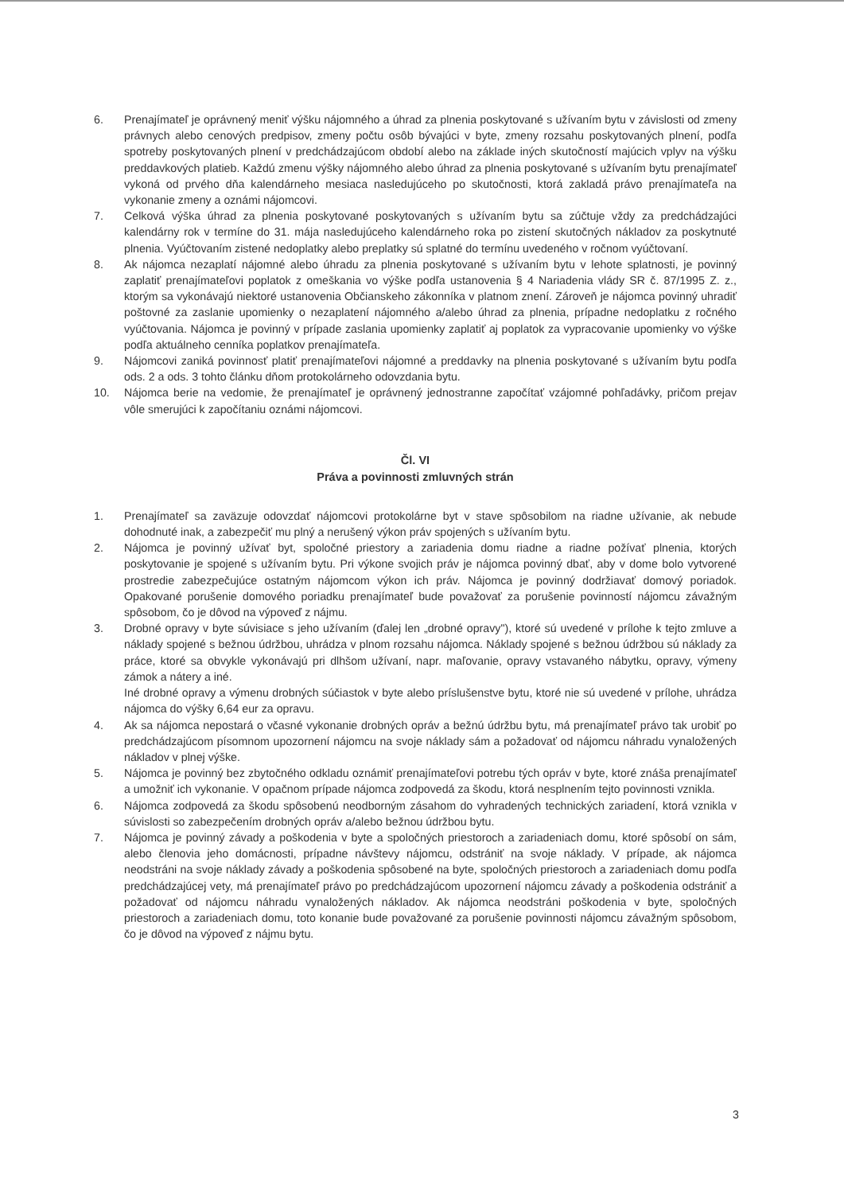6. Prenajímateľ je oprávnený meniť výšku nájomného a úhrad za plnenia poskytované s užívaním bytu v závislosti od zmeny právnych alebo cenových predpisov, zmeny počtu osôb bývajúci v byte, zmeny rozsahu poskytovaných plnení, podľa spotreby poskytovaných plnení v predchádzajúcom období alebo na základe iných skutočností majúcich vplyv na výšku preddavkových platieb. Každú zmenu výšky nájomného alebo úhrad za plnenia poskytované s užívaním bytu prenajímateľ vykoná od prvého dňa kalendárneho mesiaca nasledujúceho po skutočnosti, ktorá zakladá právo prenajímateľa na vykonanie zmeny a oznámi nájomcovi.
7. Celková výška úhrad za plnenia poskytované poskytovaných s užívaním bytu sa zúčtuje vždy za predchádzajúci kalendárny rok v termíne do 31. mája nasledujúceho kalendárneho roka po zistení skutočných nákladov za poskytnuté plnenia. Vyúčtovaním zistené nedoplatky alebo preplatky sú splatné do termínu uvedeného v ročnom vyúčtovaní.
8. Ak nájomca nezaplatí nájomné alebo úhradu za plnenia poskytované s užívaním bytu v lehote splatnosti, je povinný zaplatiť prenajímateľovi poplatok z omeškania vo výške podľa ustanovenia § 4 Nariadenia vlády SR č. 87/1995 Z. z., ktorým sa vykonávajú niektoré ustanovenia Občianskeho zákonníka v platnom znení. Zároveň je nájomca povinný uhradiť poštovné za zaslanie upomienky o nezaplatení nájomného a/alebo úhrad za plnenia, prípadne nedoplatku z ročného vyúčtovania. Nájomca je povinný v prípade zaslania upomienky zaplatiť aj poplatok za vypracovanie upomienky vo výške podľa aktuálneho cenníka poplatkov prenajímateľa.
9. Nájomcovi zaniká povinnosť platiť prenajímateľovi nájomné a preddavky na plnenia poskytované s užívaním bytu podľa ods. 2 a ods. 3 tohto článku dňom protokolárneho odovzdania bytu.
10. Nájomca berie na vedomie, že prenajímateľ je oprávnený jednostranne započítať vzájomné pohľadávky, pričom prejav vôle smerujúci k započítaniu oznámi nájomcovi.
Čl. VI
Práva a povinnosti zmluvných strán
1. Prenajímateľ sa zaväzuje odovzdať nájomcovi protokolárne byt v stave spôsobilom na riadne užívanie, ak nebude dohodnuté inak, a zabezpečiť mu plný a nerušený výkon práv spojených s užívaním bytu.
2. Nájomca je povinný užívať byt, spoločné priestory a zariadenia domu riadne a riadne požívať plnenia, ktorých poskytovanie je spojené s užívaním bytu. Pri výkone svojich práv je nájomca povinný dbať, aby v dome bolo vytvorené prostredie zabezpečujúce ostatným nájomcom výkon ich práv. Nájomca je povinný dodržiavať domový poriadok. Opakované porušenie domového poriadku prenajímateľ bude považovať za porušenie povinností nájomcu závažným spôsobom, čo je dôvod na výpoveď z nájmu.
3. Drobné opravy v byte súvisiace s jeho užívaním (ďalej len „drobné opravy"), ktoré sú uvedené v prílohe k tejto zmluve a náklady spojené s bežnou údržbou, uhrádza v plnom rozsahu nájomca. Náklady spojené s bežnou údržbou sú náklady za práce, ktoré sa obvykle vykonávajú pri dlhšom užívaní, napr. maľovanie, opravy vstavaného nábytku, opravy, výmeny zámok a nátery a iné.
Iné drobné opravy a výmenu drobných súčiastok v byte alebo príslušenstve bytu, ktoré nie sú uvedené v prílohe, uhrádza nájomca do výšky 6,64 eur za opravu.
4. Ak sa nájomca nepostará o včasné vykonanie drobných opráv a bežnú údržbu bytu, má prenajímateľ právo tak urobiť po predchádzajúcom písomnom upozornení nájomcu na svoje náklady sám a požadovať od nájomcu náhradu vynaložených nákladov v plnej výške.
5. Nájomca je povinný bez zbytočného odkladu oznámiť prenajímateľovi potrebu tých opráv v byte, ktoré znáša prenajímateľ a umožniť ich vykonanie. V opačnom prípade nájomca zodpovedá za škodu, ktorá nesplnením tejto povinnosti vznikla.
6. Nájomca zodpovedá za škodu spôsobenú neodborným zásahom do vyhradených technických zariadení, ktorá vznikla v súvislosti so zabezpečením drobných opráv a/alebo bežnou údržbou bytu.
7. Nájomca je povinný závady a poškodenia v byte a spoločných priestoroch a zariadeniach domu, ktoré spôsobí on sám, alebo členovia jeho domácnosti, prípadne návštevy nájomcu, odstrániť na svoje náklady. V prípade, ak nájomca neodstráni na svoje náklady závady a poškodenia spôsobené na byte, spoločných priestoroch a zariadeniach domu podľa predchádzajúcej vety, má prenajímateľ právo po predchádzajúcom upozornení nájomcu závady a poškodenia odstrániť a požadovať od nájomcu náhradu vynaložených nákladov. Ak nájomca neodstráni poškodenia v byte, spoločných priestoroch a zariadeniach domu, toto konanie bude považované za porušenie povinnosti nájomcu závažným spôsobom, čo je dôvod na výpoveď z nájmu bytu.
3